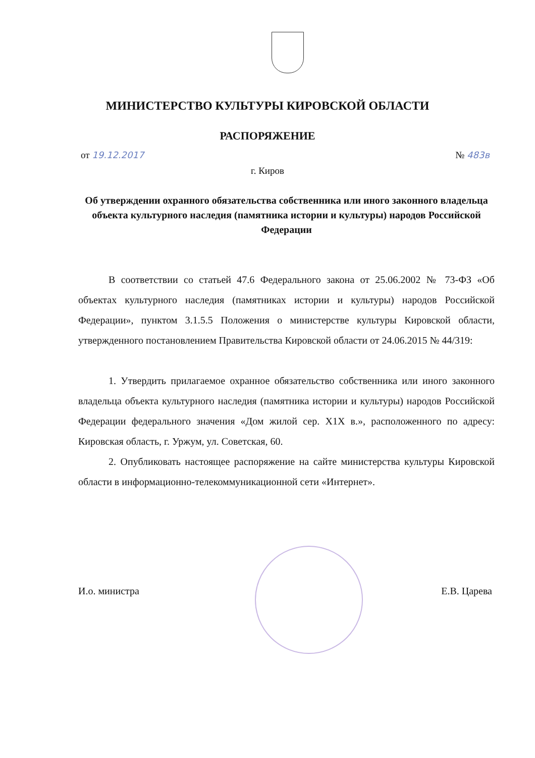МИНИСТЕРСТВО КУЛЬТУРЫ КИРОВСКОЙ ОБЛАСТИ
РАСПОРЯЖЕНИЕ
от 19.12.2017 № 483в
г. Киров
Об утверждении охранного обязательства собственника или иного законного владельца объекта культурного наследия (памятника истории и культуры) народов Российской Федерации
В соответствии со статьей 47.6 Федерального закона от 25.06.2002 № 73-ФЗ «Об объектах культурного наследия (памятниках истории и культуры) народов Российской Федерации», пунктом 3.1.5.5 Положения о министерстве культуры Кировской области, утвержденного постановлением Правительства Кировской области от 24.06.2015 № 44/319:
1. Утвердить прилагаемое охранное обязательство собственника или иного законного владельца объекта культурного наследия (памятника истории и культуры) народов Российской Федерации федерального значения «Дом жилой сер. X1X в.», расположенного по адресу: Кировская область, г. Уржум, ул. Советская, 60.
2. Опубликовать настоящее распоряжение на сайте министерства культуры Кировской области в информационно-телекоммуникационной сети «Интернет».
И.о. министра Е.В. Царева